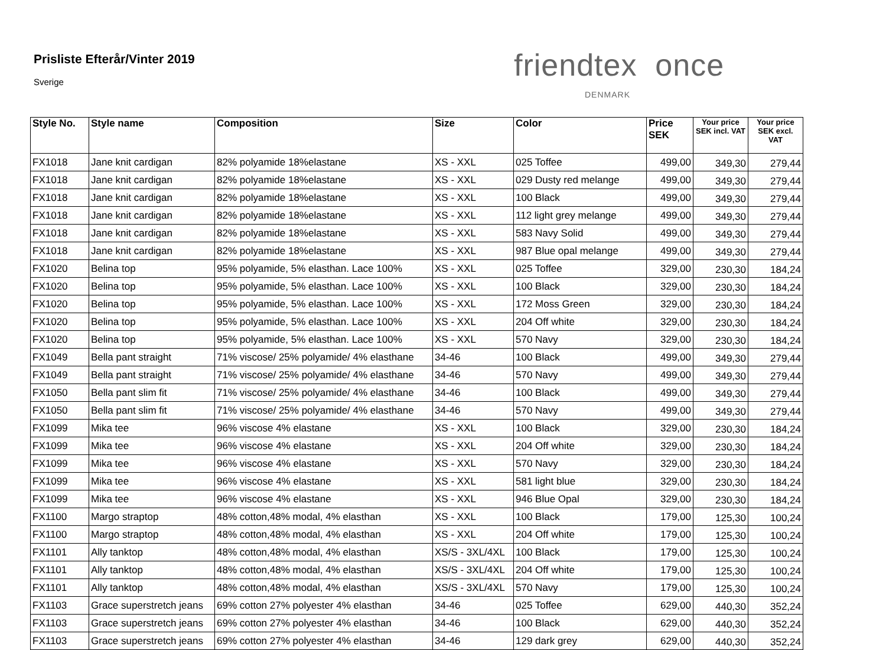Prisliste Efterår/Vinter 2019
Sverige friendtex once
DENMARK
| Style No. | Style name | Composition | Size | Color | Price SEK | Your price SEK incl. VAT | Your price SEK excl. VAT |
| --- | --- | --- | --- | --- | --- | --- | --- |
| FX1018 | Jane knit cardigan | 82% polyamide 18%elastane | XS - XXL | 025 Toffee | 499,00 | 349,30 | 279,44 |
| FX1018 | Jane knit cardigan | 82% polyamide 18%elastane | XS - XXL | 029 Dusty red melange | 499,00 | 349,30 | 279,44 |
| FX1018 | Jane knit cardigan | 82% polyamide 18%elastane | XS - XXL | 100 Black | 499,00 | 349,30 | 279,44 |
| FX1018 | Jane knit cardigan | 82% polyamide 18%elastane | XS - XXL | 112 light grey melange | 499,00 | 349,30 | 279,44 |
| FX1018 | Jane knit cardigan | 82% polyamide 18%elastane | XS - XXL | 583 Navy Solid | 499,00 | 349,30 | 279,44 |
| FX1018 | Jane knit cardigan | 82% polyamide 18%elastane | XS - XXL | 987 Blue opal melange | 499,00 | 349,30 | 279,44 |
| FX1020 | Belina top | 95% polyamide, 5% elasthan. Lace 100% | XS - XXL | 025 Toffee | 329,00 | 230,30 | 184,24 |
| FX1020 | Belina top | 95% polyamide, 5% elasthan. Lace 100% | XS - XXL | 100 Black | 329,00 | 230,30 | 184,24 |
| FX1020 | Belina top | 95% polyamide, 5% elasthan. Lace 100% | XS - XXL | 172 Moss Green | 329,00 | 230,30 | 184,24 |
| FX1020 | Belina top | 95% polyamide, 5% elasthan. Lace 100% | XS - XXL | 204 Off white | 329,00 | 230,30 | 184,24 |
| FX1020 | Belina top | 95% polyamide, 5% elasthan. Lace 100% | XS - XXL | 570 Navy | 329,00 | 230,30 | 184,24 |
| FX1049 | Bella pant straight | 71% viscose/ 25% polyamide/ 4% elasthane | 34-46 | 100 Black | 499,00 | 349,30 | 279,44 |
| FX1049 | Bella pant straight | 71% viscose/ 25% polyamide/ 4% elasthane | 34-46 | 570 Navy | 499,00 | 349,30 | 279,44 |
| FX1050 | Bella pant slim fit | 71% viscose/ 25% polyamide/ 4% elasthane | 34-46 | 100 Black | 499,00 | 349,30 | 279,44 |
| FX1050 | Bella pant slim fit | 71% viscose/ 25% polyamide/ 4% elasthane | 34-46 | 570 Navy | 499,00 | 349,30 | 279,44 |
| FX1099 | Mika tee | 96% viscose 4% elastane | XS - XXL | 100 Black | 329,00 | 230,30 | 184,24 |
| FX1099 | Mika tee | 96% viscose 4% elastane | XS - XXL | 204 Off white | 329,00 | 230,30 | 184,24 |
| FX1099 | Mika tee | 96% viscose 4% elastane | XS - XXL | 570 Navy | 329,00 | 230,30 | 184,24 |
| FX1099 | Mika tee | 96% viscose 4% elastane | XS - XXL | 581 light blue | 329,00 | 230,30 | 184,24 |
| FX1099 | Mika tee | 96% viscose 4% elastane | XS - XXL | 946 Blue Opal | 329,00 | 230,30 | 184,24 |
| FX1100 | Margo straptop | 48% cotton,48% modal, 4% elasthan | XS - XXL | 100 Black | 179,00 | 125,30 | 100,24 |
| FX1100 | Margo straptop | 48% cotton,48% modal, 4% elasthan | XS - XXL | 204 Off white | 179,00 | 125,30 | 100,24 |
| FX1101 | Ally tanktop | 48% cotton,48% modal, 4% elasthan | XS/S - 3XL/4XL | 100 Black | 179,00 | 125,30 | 100,24 |
| FX1101 | Ally tanktop | 48% cotton,48% modal, 4% elasthan | XS/S - 3XL/4XL | 204 Off white | 179,00 | 125,30 | 100,24 |
| FX1101 | Ally tanktop | 48% cotton,48% modal, 4% elasthan | XS/S - 3XL/4XL | 570 Navy | 179,00 | 125,30 | 100,24 |
| FX1103 | Grace superstretch jeans | 69% cotton 27% polyester 4% elasthan | 34-46 | 025 Toffee | 629,00 | 440,30 | 352,24 |
| FX1103 | Grace superstretch jeans | 69% cotton 27% polyester 4% elasthan | 34-46 | 100 Black | 629,00 | 440,30 | 352,24 |
| FX1103 | Grace superstretch jeans | 69% cotton 27% polyester 4% elasthan | 34-46 | 129 dark grey | 629,00 | 440,30 | 352,24 |